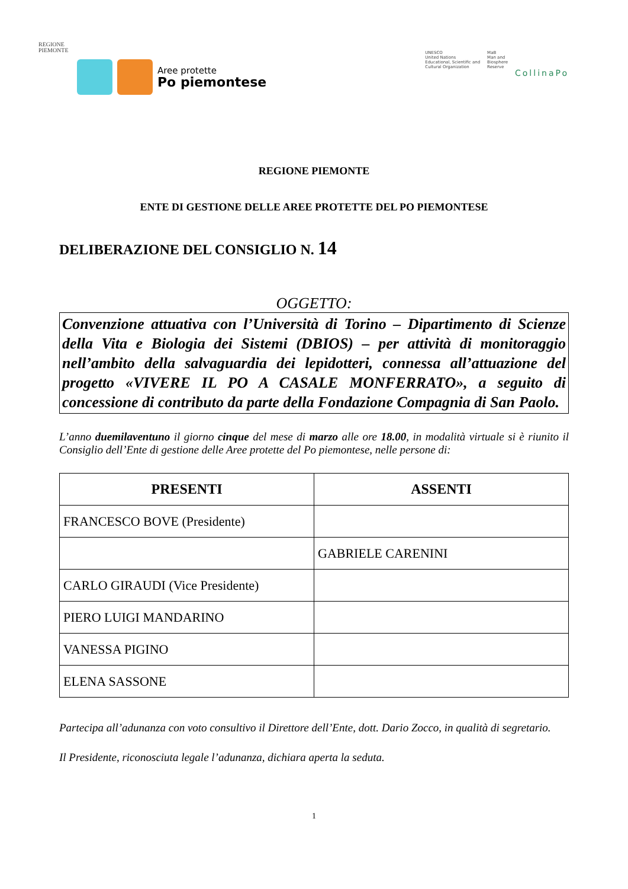REGIONE
PIEMONTE
Aree protette
Po piemontese
UNESCO
United Nations
Educational, Scientific and
Cultural Organization
MaB
Man and
Biosphere
Reserve
CollinaPo
REGIONE PIEMONTE
ENTE DI GESTIONE DELLE AREE PROTETTE DEL PO PIEMONTESE
DELIBERAZIONE DEL CONSIGLIO N. 14
OGGETTO:
Convenzione attuativa con l’Università di Torino – Dipartimento di Scienze della Vita e Biologia dei Sistemi (DBIOS) – per attività di monitoraggio nell’ambito della salvaguardia dei lepidotteri, connessa all’attuazione del progetto «VIVERE IL PO A CASALE MONFERRATO», a seguito di concessione di contributo da parte della Fondazione Compagnia di San Paolo.
L’anno duemilaventuno il giorno cinque del mese di marzo alle ore 18.00, in modalità virtuale si è riunito il Consiglio dell’Ente di gestione delle Aree protette del Po piemontese, nelle persone di:
| PRESENTI | ASSENTI |
| --- | --- |
| FRANCESCO BOVE (Presidente) | |
| | GABRIELE CARENINI |
| CARLO GIRAUDI (Vice Presidente) | |
| PIERO LUIGI MANDARINO | |
| VANESSA PIGINO | |
| ELENA SASSONE | |
Partecipa all’adunanza con voto consultivo il Direttore dell’Ente, dott. Dario Zocco, in qualità di segretario.
Il Presidente, riconosciuta legale l’adunanza, dichiara aperta la seduta.
1